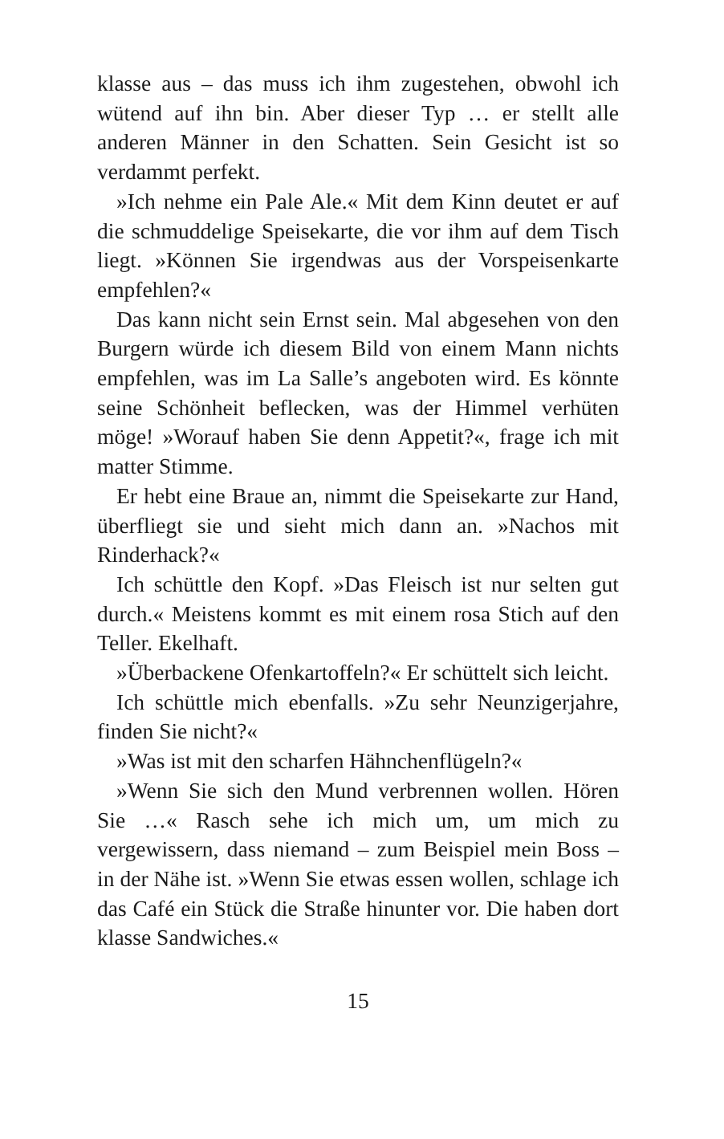klasse aus – das muss ich ihm zugestehen, obwohl ich wütend auf ihn bin. Aber dieser Typ … er stellt alle anderen Männer in den Schatten. Sein Gesicht ist so verdammt perfekt.
»Ich nehme ein Pale Ale.« Mit dem Kinn deutet er auf die schmuddelige Speisekarte, die vor ihm auf dem Tisch liegt. »Können Sie irgendwas aus der Vorspeisenkarte empfehlen?«
Das kann nicht sein Ernst sein. Mal abgesehen von den Burgern würde ich diesem Bild von einem Mann nichts empfehlen, was im La Salle’s angeboten wird. Es könnte seine Schönheit beflecken, was der Himmel verhüten möge! »Worauf haben Sie denn Appetit?«, frage ich mit matter Stimme.
Er hebt eine Braue an, nimmt die Speisekarte zur Hand, überfliegt sie und sieht mich dann an. »Nachos mit Rinderhack?«
Ich schüttle den Kopf. »Das Fleisch ist nur selten gut durch.« Meistens kommt es mit einem rosa Stich auf den Teller. Ekelhaft.
»Überbackene Ofenkartoffeln?« Er schüttelt sich leicht.
Ich schüttle mich ebenfalls. »Zu sehr Neunzigerjahre, finden Sie nicht?«
»Was ist mit den scharfen Hähnchenflügeln?«
»Wenn Sie sich den Mund verbrennen wollen. Hören Sie …« Rasch sehe ich mich um, um mich zu vergewissern, dass niemand – zum Beispiel mein Boss – in der Nähe ist. »Wenn Sie etwas essen wollen, schlage ich das Café ein Stück die Straße hinunter vor. Die haben dort klasse Sandwiches.«
15